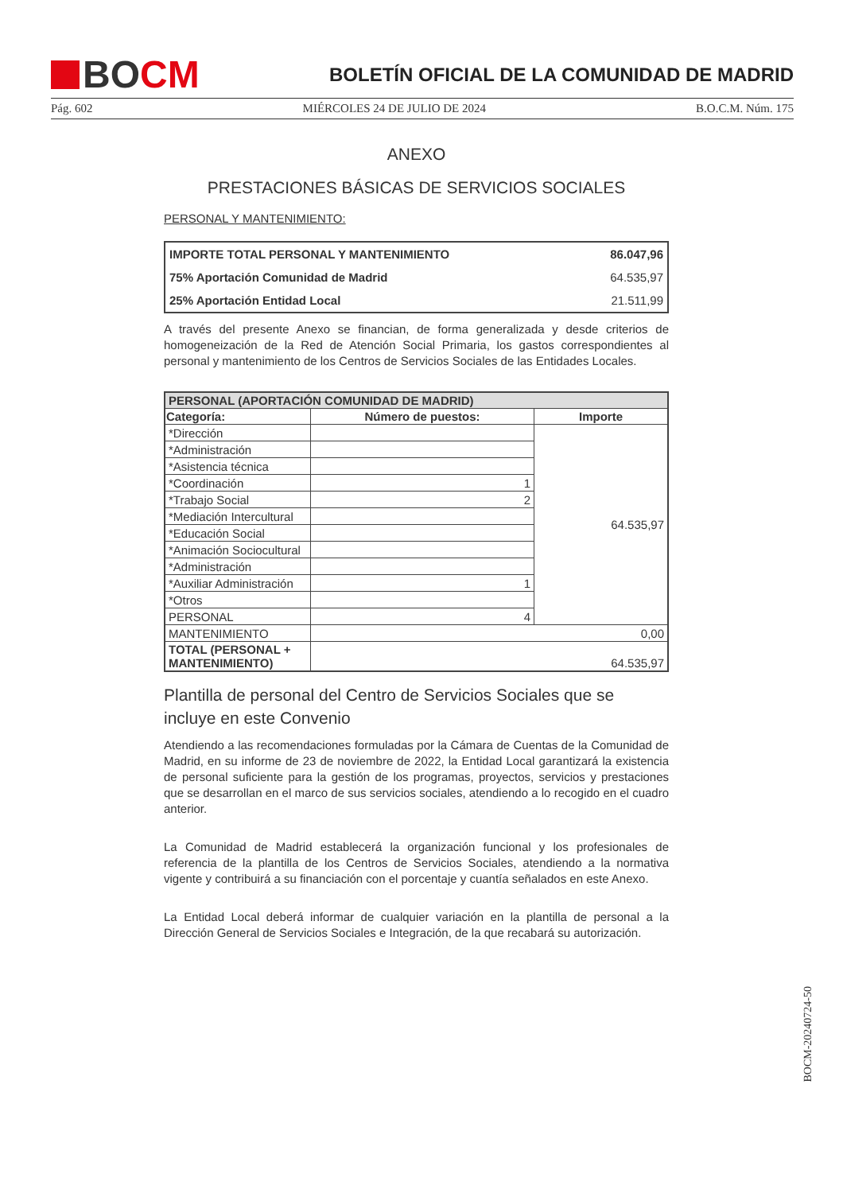BO CM
BOLETÍN OFICIAL DE LA COMUNIDAD DE MADRID
Pág. 602 MIÉRCOLES 24 DE JULIO DE 2024 B.O.C.M. Núm. 175
ANEXO
PRESTACIONES BÁSICAS DE SERVICIOS SOCIALES
PERSONAL Y MANTENIMIENTO:
| IMPORTE TOTAL PERSONAL Y MANTENIMIENTO | 86.047,96 |
| 75% Aportación Comunidad de Madrid | 64.535,97 |
| 25% Aportación Entidad Local | 21.511,99 |
A través del presente Anexo se financian, de forma generalizada y desde criterios de homogeneización de la Red de Atención Social Primaria, los gastos correspondientes al personal y mantenimiento de los Centros de Servicios Sociales de las Entidades Locales.
| PERSONAL (APORTACIÓN COMUNIDAD DE MADRID) | | |
| --- | --- | --- |
| Categoría: | Número de puestos: | Importe |
| *Dirección | | 64.535,97 |
| *Administración | | |
| *Asistencia técnica | | |
| *Coordinación | 1 | |
| *Trabajo Social | 2 | |
| *Mediación Intercultural | | |
| *Educación Social | | |
| *Animación Sociocultural | | |
| *Administración | | |
| *Auxiliar Administración | 1 | |
| *Otros | | |
| PERSONAL | 4 | |
| MANTENIMIENTO | 0,00 | |
| TOTAL (PERSONAL + MANTENIMIENTO) | 64.535,97 | |
Plantilla de personal del Centro de Servicios Sociales que se incluye en este Convenio
Atendiendo a las recomendaciones formuladas por la Cámara de Cuentas de la Comunidad de Madrid, en su informe de 23 de noviembre de 2022, la Entidad Local garantizará la existencia de personal suficiente para la gestión de los programas, proyectos, servicios y prestaciones que se desarrollan en el marco de sus servicios sociales, atendiendo a lo recogido en el cuadro anterior.
La Comunidad de Madrid establecerá la organización funcional y los profesionales de referencia de la plantilla de los Centros de Servicios Sociales, atendiendo a la normativa vigente y contribuirá a su financiación con el porcentaje y cuantía señalados en este Anexo.
La Entidad Local deberá informar de cualquier variación en la plantilla de personal a la Dirección General de Servicios Sociales e Integración, de la que recabará su autorización.
BOCM-20240724-50